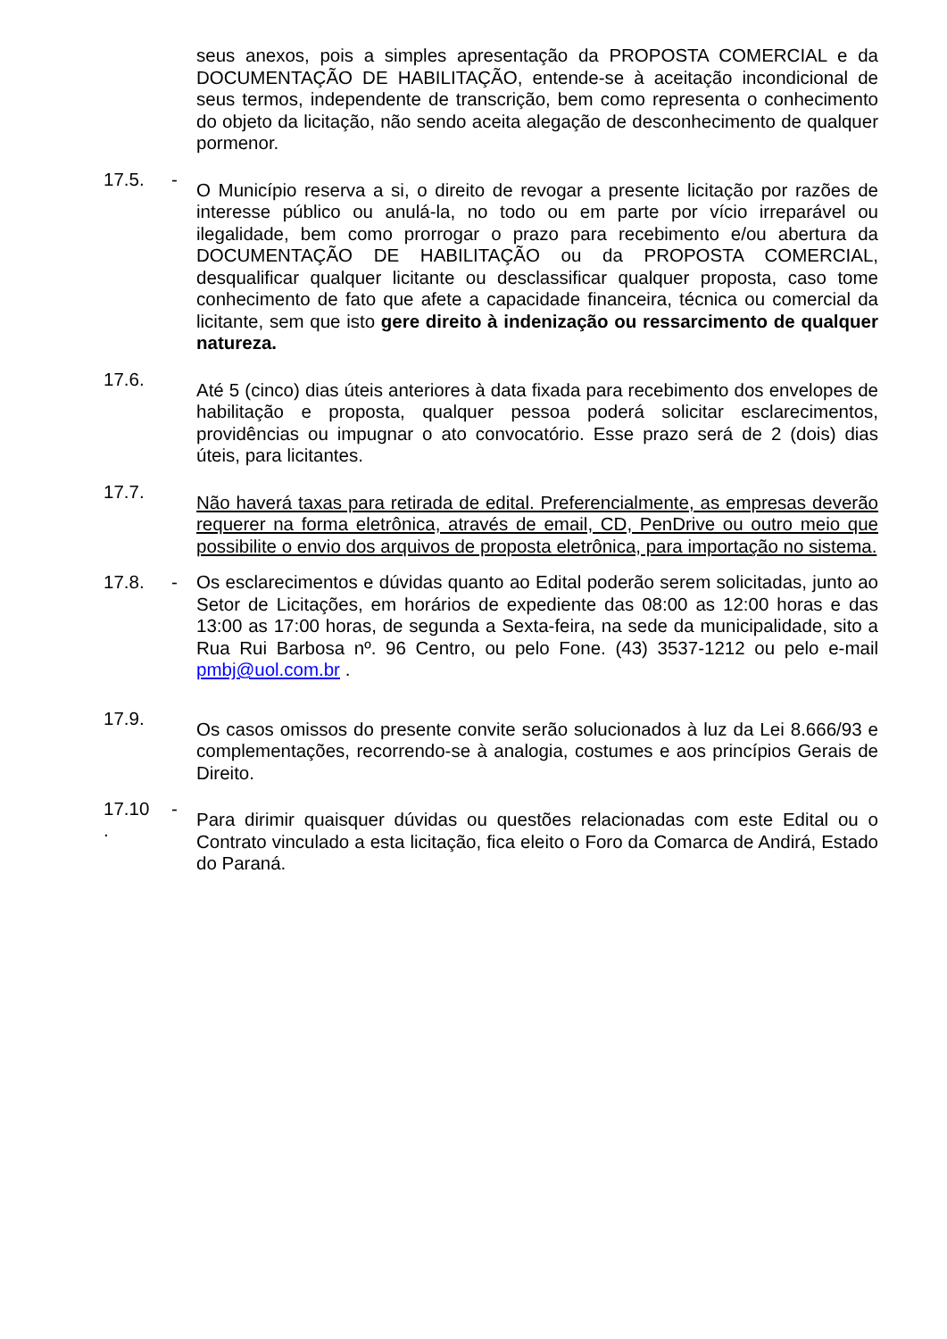seus anexos, pois a simples apresentação da PROPOSTA COMERCIAL e da DOCUMENTAÇÃO DE HABILITAÇÃO, entende-se à aceitação incondicional de seus termos, independente de transcrição, bem como representa o conhecimento do objeto da licitação, não sendo aceita alegação de desconhecimento de qualquer pormenor.
17.5. -
O Município reserva a si, o direito de revogar a presente licitação por razões de interesse público ou anulá-la, no todo ou em parte por vício irreparável ou ilegalidade, bem como prorrogar o prazo para recebimento e/ou abertura da DOCUMENTAÇÃO DE HABILITAÇÃO ou da PROPOSTA COMERCIAL, desqualificar qualquer licitante ou desclassificar qualquer proposta, caso tome conhecimento de fato que afete a capacidade financeira, técnica ou comercial da licitante, sem que isto gere direito à indenização ou ressarcimento de qualquer natureza.
17.6.
Até 5 (cinco) dias úteis anteriores à data fixada para recebimento dos envelopes de habilitação e proposta, qualquer pessoa poderá solicitar esclarecimentos, providências ou impugnar o ato convocatório. Esse prazo será de 2 (dois) dias úteis, para licitantes.
17.7.
Não haverá taxas para retirada de edital. Preferencialmente, as empresas deverão requerer na forma eletrônica, através de email, CD, PenDrive ou outro meio que possibilite o envio dos arquivos de proposta eletrônica, para importação no sistema.
17.8. -
Os esclarecimentos e dúvidas quanto ao Edital poderão serem solicitadas, junto ao Setor de Licitações, em horários de expediente das 08:00 as 12:00 horas e das 13:00 as 17:00 horas, de segunda a Sexta-feira, na sede da municipalidade, sito a Rua Rui Barbosa nº. 96 Centro, ou pelo Fone. (43) 3537-1212 ou pelo e-mail pmbj@uol.com.br .
17.9.
Os casos omissos do presente convite serão solucionados à luz da Lei 8.666/93 e complementações, recorrendo-se à analogia, costumes e aos princípios Gerais de Direito.
17.10
.
-
Para dirimir quaisquer dúvidas ou questões relacionadas com este Edital ou o Contrato vinculado a esta licitação, fica eleito o Foro da Comarca de Andirá, Estado do Paraná.